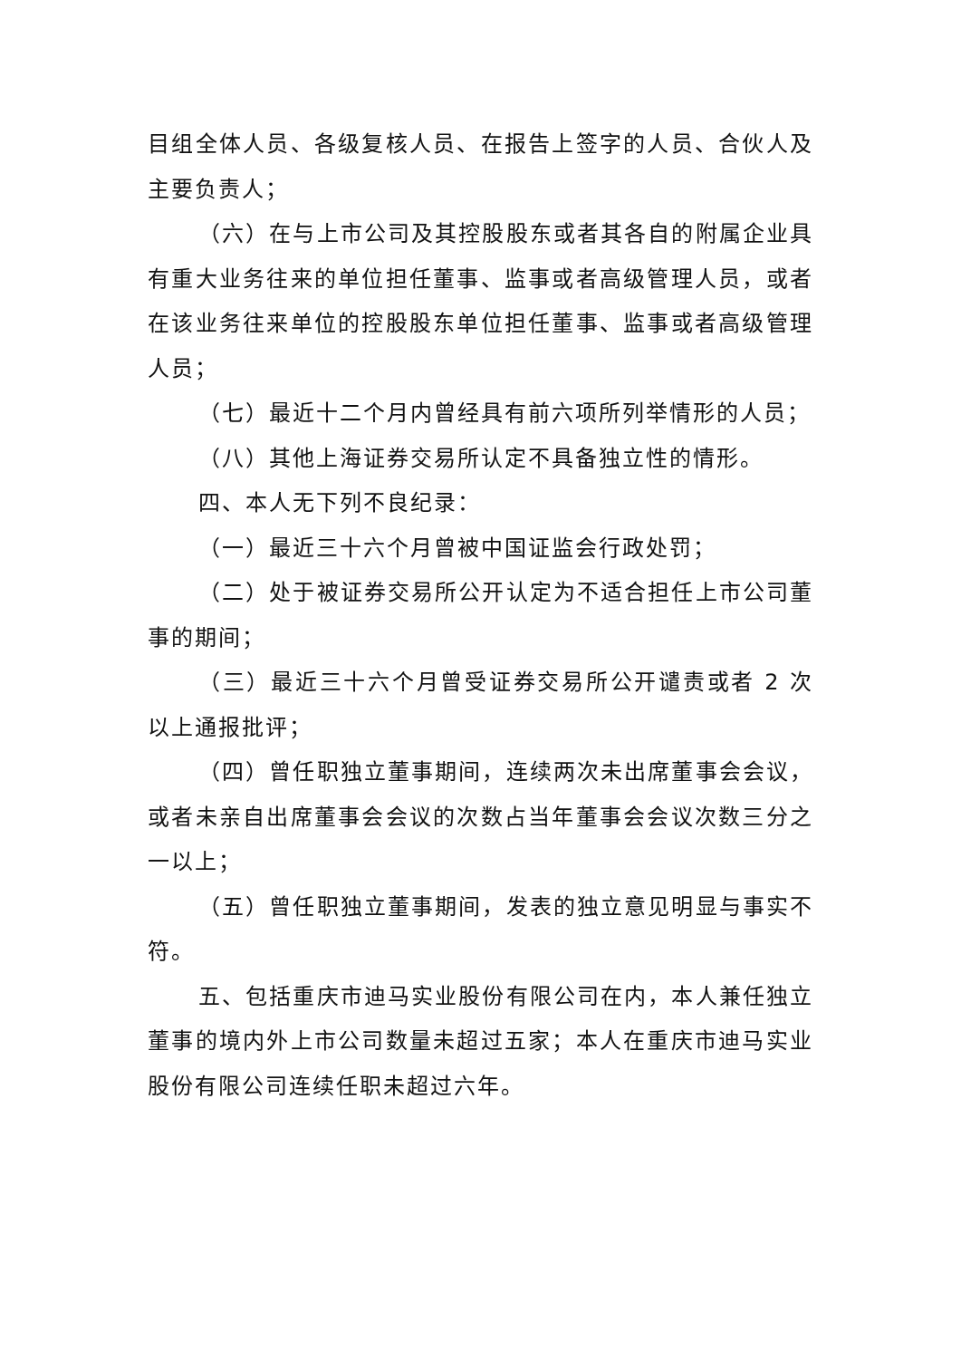目组全体人员、各级复核人员、在报告上签字的人员、合伙人及主要负责人；
（六）在与上市公司及其控股股东或者其各自的附属企业具有重大业务往来的单位担任董事、监事或者高级管理人员，或者在该业务往来单位的控股股东单位担任董事、监事或者高级管理人员；
（七）最近十二个月内曾经具有前六项所列举情形的人员；
（八）其他上海证券交易所认定不具备独立性的情形。
四、本人无下列不良纪录：
（一）最近三十六个月曾被中国证监会行政处罚；
（二）处于被证券交易所公开认定为不适合担任上市公司董事的期间；
（三）最近三十六个月曾受证券交易所公开谴责或者 2 次以上通报批评；
（四）曾任职独立董事期间，连续两次未出席董事会会议，或者未亲自出席董事会会议的次数占当年董事会会议次数三分之一以上；
（五）曾任职独立董事期间，发表的独立意见明显与事实不符。
五、包括重庆市迪马实业股份有限公司在内，本人兼任独立董事的境内外上市公司数量未超过五家；本人在重庆市迪马实业股份有限公司连续任职未超过六年。